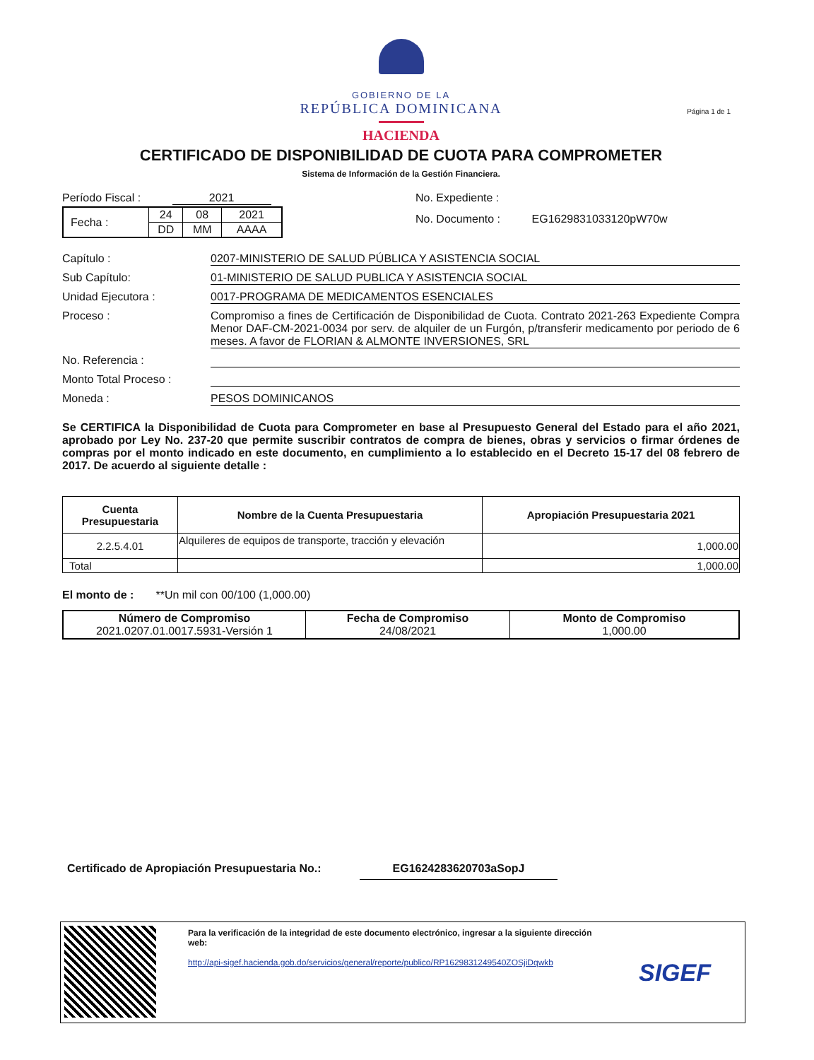GOBIERNO DE LA
REPÚBLICA DOMINICANA
HACIENDA
Página 1 de 1
CERTIFICADO DE DISPONIBILIDAD DE CUOTA PARA COMPROMETER
Sistema de Información de la Gestión Financiera.
Período Fiscal : 2021
| Fecha : | 24 | 08 | 2021 |
| | DD | MM | AAAA |
No. Expediente :
No. Documento : EG1629831033120pW70w
Capítulo : 0207-MINISTERIO DE SALUD PÚBLICA Y ASISTENCIA SOCIAL
Sub Capítulo: 01-MINISTERIO DE SALUD PUBLICA Y ASISTENCIA SOCIAL
Unidad Ejecutora : 0017-PROGRAMA DE MEDICAMENTOS ESENCIALES
Proceso : Compromiso a fines de Certificación de Disponibilidad de Cuota. Contrato 2021-263 Expediente Compra Menor DAF-CM-2021-0034 por serv. de alquiler de un Furgón, p/transferir medicamento por periodo de 6 meses. A favor de FLORIAN & ALMONTE INVERSIONES, SRL
No. Referencia :
Monto Total Proceso :
Moneda : PESOS DOMINICANOS
Se CERTIFICA la Disponibilidad de Cuota para Comprometer en base al Presupuesto General del Estado para el año 2021, aprobado por Ley No. 237-20 que permite suscribir contratos de compra de bienes, obras y servicios o firmar órdenes de compras por el monto indicado en este documento, en cumplimiento a lo establecido en el Decreto 15-17 del 08 febrero de 2017. De acuerdo al siguiente detalle :
| Cuenta Presupuestaria | Nombre de la Cuenta Presupuestaria | Apropiación Presupuestaria 2021 |
| --- | --- | --- |
| 2.2.5.4.01 | Alquileres de equipos de transporte, tracción y elevación | 1,000.00 |
| Total | | 1,000.00 |
El monto de : **Un mil con 00/100 (1,000.00)
| Número de Compromiso 2021.0207.01.0017.5931-Versión 1 | Fecha de Compromiso 24/08/2021 | Monto de Compromiso 1,000.00 |
Certificado de Apropiación Presupuestaria No.: EG1624283620703aSopJ
Para la verificación de la integridad de este documento electrónico, ingresar a la siguiente dirección web:
http://api-sigef.hacienda.gob.do/servicios/general/reporte/publico/RP1629831249540ZOSjiDqwkb
SIGEF